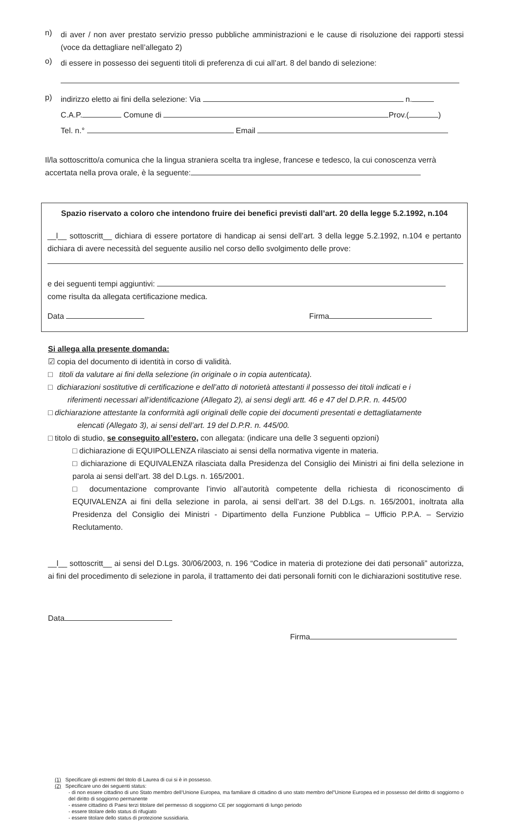n)
di aver / non aver prestato servizio presso pubbliche amministrazioni e le cause di risoluzione dei rapporti stessi (voce da dettagliare nell’allegato 2)
o)
di essere in possesso dei seguenti titoli di preferenza di cui all’art. 8 del bando di selezione:
p)
indirizzo eletto ai fini della selezione: Via n.
C.A.P. Comune di Prov.( )
Tel. n.° Email
Il/la sottoscritto/a comunica che la lingua straniera scelta tra inglese, francese e tedesco, la cui conoscenza verrà accertata nella prova orale, è la seguente:
Spazio riservato a coloro che intendono fruire dei benefici previsti dall’art. 20 della legge 5.2.1992, n.104
__l__ sottoscritt__ dichiara di essere portatore di handicap ai sensi dell’art. 3 della legge 5.2.1992, n.104 e pertanto dichiara di avere necessità del seguente ausilio nel corso dello svolgimento delle prove:
e dei seguenti tempi aggiuntivi:
come risulta da allegata certificazione medica.
Data Firma
Si allega alla presente domanda:
☑ copia del documento di identità in corso di validità.
□ titoli da valutare ai fini della selezione (in originale o in copia autenticata).
□ dichiarazioni sostitutive di certificazione e dell’atto di notorietà attestanti il possesso dei titoli indicati e i riferimenti necessari all’identificazione (Allegato 2), ai sensi degli artt. 46 e 47 del D.P.R. n. 445/00
□ dichiarazione attestante la conformità agli originali delle copie dei documenti presentati e dettagliatamente elencati (Allegato 3), ai sensi dell’art. 19 del D.P.R. n. 445/00.
□ titolo di studio, se conseguito all’estero, con allegata: (indicare una delle 3 seguenti opzioni)
□ dichiarazione di EQUIPOLLENZA rilasciato ai sensi della normativa vigente in materia.
□ dichiarazione di EQUIVALENZA rilasciata dalla Presidenza del Consiglio dei Ministri ai fini della selezione in parola ai sensi dell’art. 38 del D.Lgs. n. 165/2001.
□ documentazione comprovante l’invio all’autorità competente della richiesta di riconoscimento di EQUIVALENZA ai fini della selezione in parola, ai sensi dell’art. 38 del D.Lgs. n. 165/2001, inoltrata alla Presidenza del Consiglio dei Ministri - Dipartimento della Funzione Pubblica – Ufficio P.P.A. – Servizio Reclutamento.
__l__ sottoscritt__ ai sensi del D.Lgs. 30/06/2003, n. 196 “Codice in materia di protezione dei dati personali” autorizza, ai fini del procedimento di selezione in parola, il trattamento dei dati personali forniti con le dichiarazioni sostitutive rese.
Data
Firma
(1) Specificare gli estremi del titolo di Laurea di cui si è in possesso.
(2) Specificare uno dei seguenti status:
- di non essere cittadino di uno Stato membro dell’Unione Europea, ma familiare di cittadino di uno stato membro del”Unione Europea ed in possesso del diritto di soggiorno o del diritto di soggiorno permanente
- essere cittadino di Paesi terzi titolare del permesso di soggiorno CE per soggiornanti di lungo periodo
- essere titolare dello status di rifugiato
- essere titolare dello status di protezione sussidiaria.